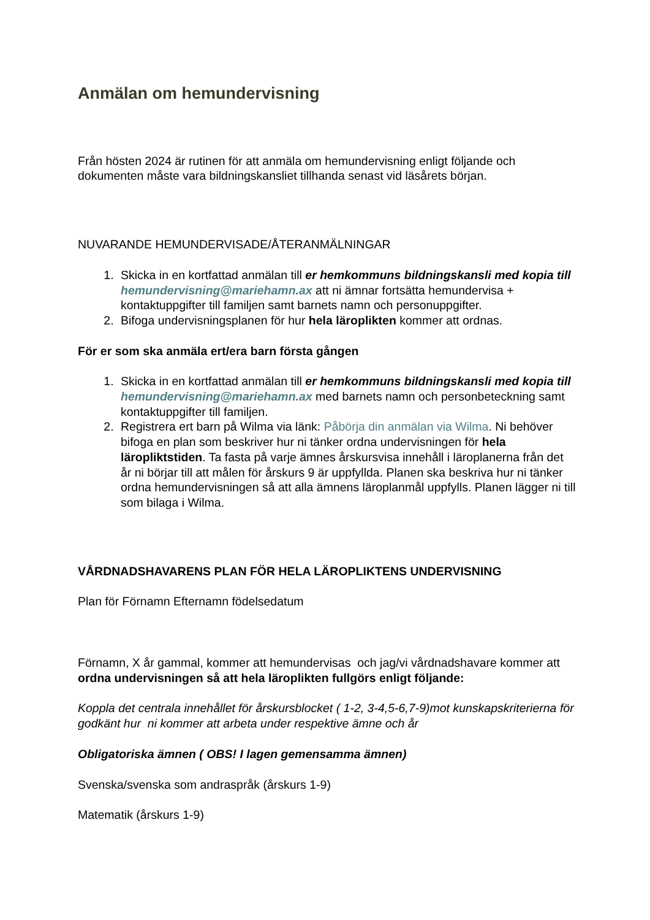Anmälan om hemundervisning
Från hösten 2024 är rutinen för att anmäla om hemundervisning enligt följande och dokumenten måste vara bildningskansliet tillhanda senast vid läsårets början.
NUVARANDE HEMUNDERVISADE/ÅTERANMÄLNINGAR
1. Skicka in en kortfattad anmälan till er hemkommuns bildningskansli med kopia till hemundervisning@mariehamn.ax att ni ämnar fortsätta hemundervisa + kontaktuppgifter till familjen samt barnets namn och personuppgifter.
2. Bifoga undervisningsplanen för hur hela läroplikten kommer att ordnas.
För er som ska anmäla ert/era barn första gången
1. Skicka in en kortfattad anmälan till er hemkommuns bildningskansli med kopia till hemundervisning@mariehamn.ax med barnets namn och personbeteckning samt kontaktuppgifter till familjen.
2. Registrera ert barn på Wilma via länk: Påbörja din anmälan via Wilma. Ni behöver bifoga en plan som beskriver hur ni tänker ordna undervisningen för hela läropliktstiden. Ta fasta på varje ämnes årskursvisa innehåll i läroplanerna från det år ni börjar till att målen för årskurs 9 är uppfyllda. Planen ska beskriva hur ni tänker ordna hemundervisningen så att alla ämnens läroplanmål uppfylls. Planen lägger ni till som bilaga i Wilma.
VÅRDNADSHAVARENS PLAN FÖR HELA LÄROPLIKTENS UNDERVISNING
Plan för Förnamn Efternamn födelsedatum
Förnamn, X år gammal, kommer att hemundervisas och jag/vi vårdnadshavare kommer att ordna undervisningen så att hela läroplikten fullgörs enligt följande:
Koppla det centrala innehållet för årskursblocket ( 1-2, 3-4,5-6,7-9)mot kunskapskriterierna för godkänt hur ni kommer att arbeta under respektive ämne och år
Obligatoriska ämnen ( OBS! I lagen gemensamma ämnen)
Svenska/svenska som andraspråk (årskurs 1-9)
Matematik (årskurs 1-9)